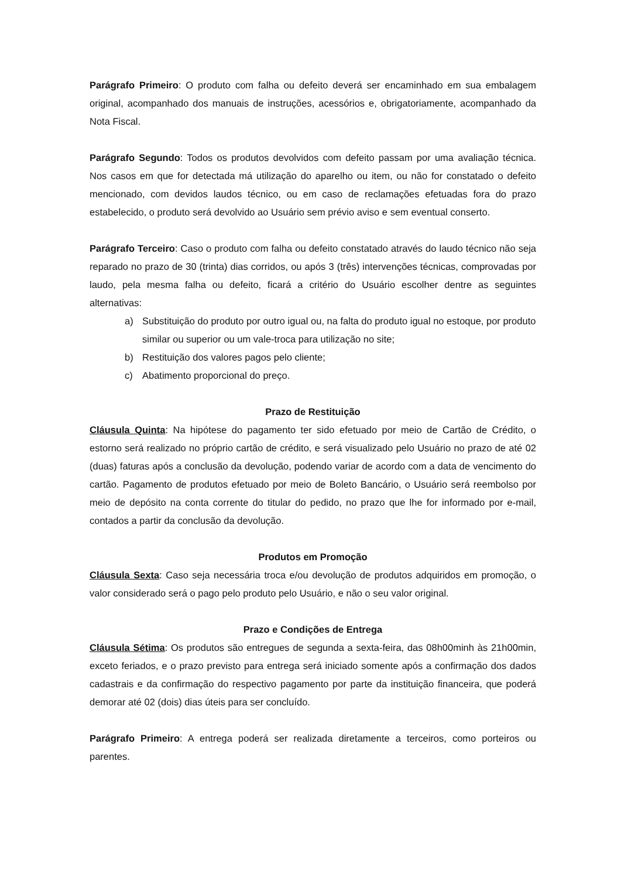Parágrafo Primeiro: O produto com falha ou defeito deverá ser encaminhado em sua embalagem original, acompanhado dos manuais de instruções, acessórios e, obrigatoriamente, acompanhado da Nota Fiscal.
Parágrafo Segundo: Todos os produtos devolvidos com defeito passam por uma avaliação técnica. Nos casos em que for detectada má utilização do aparelho ou item, ou não for constatado o defeito mencionado, com devidos laudos técnico, ou em caso de reclamações efetuadas fora do prazo estabelecido, o produto será devolvido ao Usuário sem prévio aviso e sem eventual conserto.
Parágrafo Terceiro: Caso o produto com falha ou defeito constatado através do laudo técnico não seja reparado no prazo de 30 (trinta) dias corridos, ou após 3 (três) intervenções técnicas, comprovadas por laudo, pela mesma falha ou defeito, ficará a critério do Usuário escolher dentre as seguintes alternativas:
a) Substituição do produto por outro igual ou, na falta do produto igual no estoque, por produto similar ou superior ou um vale-troca para utilização no site;
b) Restituição dos valores pagos pelo cliente;
c) Abatimento proporcional do preço.
Prazo de Restituição
Cláusula Quinta: Na hipótese do pagamento ter sido efetuado por meio de Cartão de Crédito, o estorno será realizado no próprio cartão de crédito, e será visualizado pelo Usuário no prazo de até 02 (duas) faturas após a conclusão da devolução, podendo variar de acordo com a data de vencimento do cartão. Pagamento de produtos efetuado por meio de Boleto Bancário, o Usuário será reembolso por meio de depósito na conta corrente do titular do pedido, no prazo que lhe for informado por e-mail, contados a partir da conclusão da devolução.
Produtos em Promoção
Cláusula Sexta: Caso seja necessária troca e/ou devolução de produtos adquiridos em promoção, o valor considerado será o pago pelo produto pelo Usuário, e não o seu valor original.
Prazo e Condições de Entrega
Cláusula Sétima: Os produtos são entregues de segunda a sexta-feira, das 08h00minh às 21h00min, exceto feriados, e o prazo previsto para entrega será iniciado somente após a confirmação dos dados cadastrais e da confirmação do respectivo pagamento por parte da instituição financeira, que poderá demorar até 02 (dois) dias úteis para ser concluído.
Parágrafo Primeiro: A entrega poderá ser realizada diretamente a terceiros, como porteiros ou parentes.